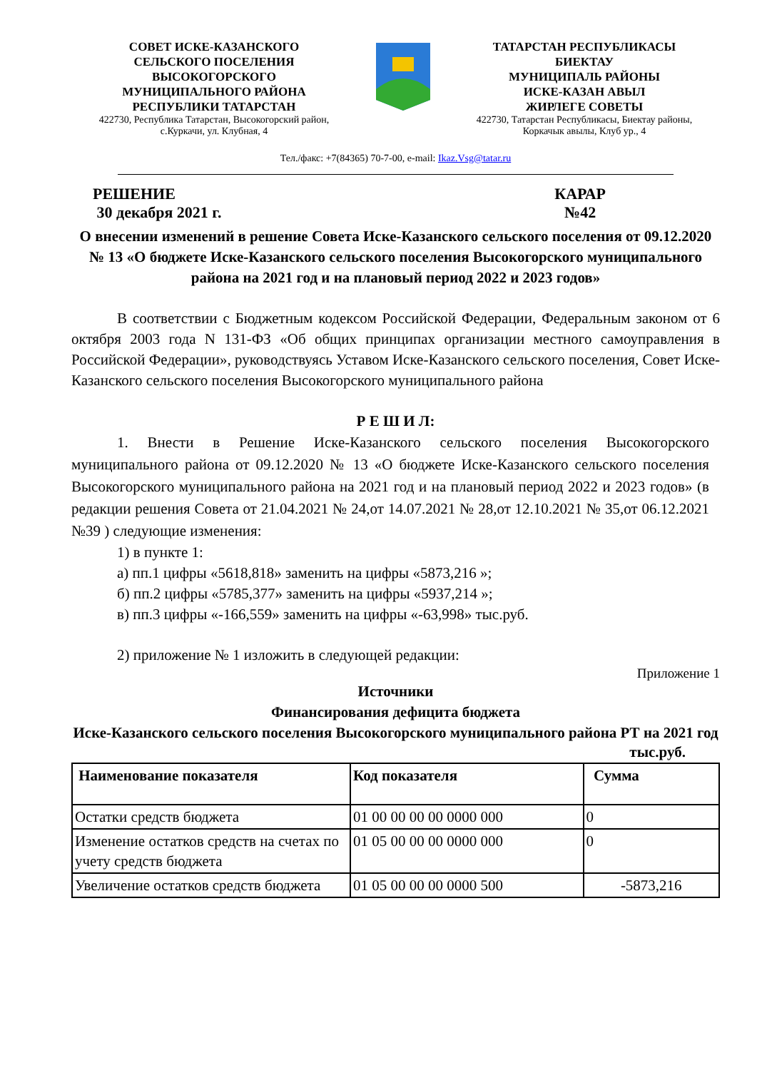СОВЕТ ИСКЕ-КАЗАНСКОГО
СЕЛЬСКОГО ПОСЕЛЕНИЯ
ВЫСОКОГОРСКОГО
МУНИЦИПАЛЬНОГО РАЙОНА
РЕСПУБЛИКИ ТАТАРСТАН
422730, Республика Татарстан, Высокогорский район,
с.Куркачи, ул. Клубная, 4
ТАТАРСТАН РЕСПУБЛИКАСЫ
БИЕКТАУ
МУНИЦИПАЛЬ РАЙОНЫ
ИСКЕ-КАЗАН АВЫЛ
ЖИРЛЕГЕ СОВЕТЫ
422730, Татарстан Республикасы, Биектау районы,
Коркачык авылы, Клуб ур., 4
Тел./факс: +7(84365) 70-7-00, e-mail: Ikaz.Vsg@tatar.ru
РЕШЕНИЕ
30 декабря 2021 г.
КАРАР
№42
О внесении изменений в решение Совета Иске-Казанского сельского поселения от 09.12.2020 № 13 «О бюджете Иске-Казанского сельского поселения Высокогорского муниципального района на 2021 год и на плановый период 2022 и 2023 годов»
В соответствии с Бюджетным кодексом Российской Федерации, Федеральным законом от 6 октября 2003 года N 131-ФЗ «Об общих принципах организации местного самоуправления в Российской Федерации», руководствуясь Уставом Иске-Казанского сельского поселения, Совет Иске-Казанского сельского поселения Высокогорского муниципального района
Р Е Ш И Л:
1. Внести в Решение Иске-Казанского сельского поселения Высокогорского муниципального района от 09.12.2020 № 13 «О бюджете Иске-Казанского сельского поселения Высокогорского муниципального района на 2021 год и на плановый период 2022 и 2023 годов» (в редакции решения Совета от 21.04.2021 № 24,от 14.07.2021 № 28,от 12.10.2021 № 35,от 06.12.2021 №39 ) следующие изменения:
1) в пункте 1:
а) пп.1 цифры «5618,818» заменить на цифры «5873,216 »;
б) пп.2 цифры «5785,377» заменить на цифры «5937,214 »;
в) пп.3 цифры «-166,559» заменить на цифры «-63,998» тыс.руб.
2) приложение № 1 изложить в следующей редакции:
Приложение 1
Источники
Финансирования дефицита бюджета
Иске-Казанского сельского поселения Высокогорского муниципального района РТ на 2021 год
тыс.руб.
| Наименование показателя | Код показателя | Сумма |
| --- | --- | --- |
| Остатки средств бюджета | 01 00 00 00 00 0000 000 | 0 |
| Изменение остатков средств на счетах по учету средств бюджета | 01 05 00 00 00 0000 000 | 0 |
| Увеличение остатков средств бюджета | 01 05 00 00 00 0000 500 | -5873,216 |